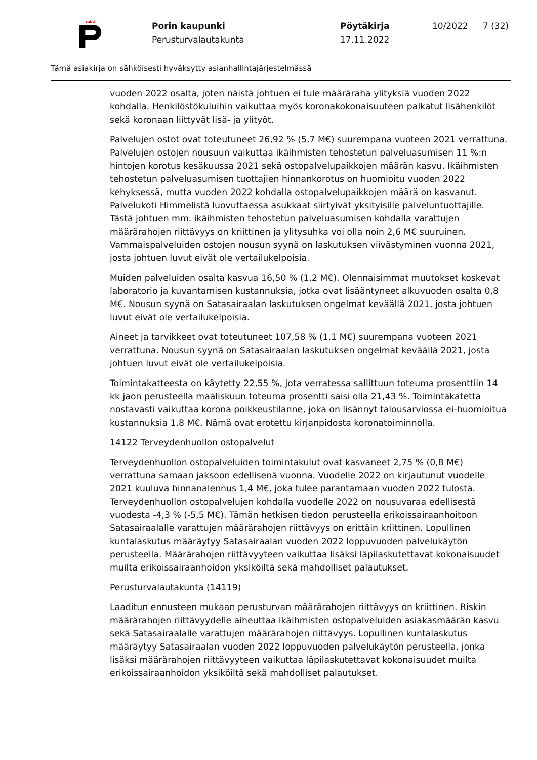Porin kaupunki
Perusturvalautakunta
Pöytäkirja
17.11.2022
10/2022 7 (32)
Tämä asiakirja on sähköisesti hyväksytty asianhallintajärjestelmässä
vuoden 2022 osalta, joten näistä johtuen ei tule määräraha ylityksiä vuoden 2022 kohdalla. Henkilöstökuluihin vaikuttaa myös koronakokonaisuuteen palkatut lisähenkilöt sekä koronaan liittyvät lisä- ja ylityöt.
Palvelujen ostot ovat toteutuneet 26,92 % (5,7 M€) suurempana vuoteen 2021 verrattuna. Palvelujen ostojen nousuun vaikuttaa ikäihmisten tehostetun palveluasumisen 11 %:n hintojen korotus kesäkuussa 2021 sekä ostopalvelupaikkojen määrän kasvu. Ikäihmisten tehostetun palveluasumisen tuottajien hinnankorotus on huomioitu vuoden 2022 kehyksessä, mutta vuoden 2022 kohdalla ostopalvelupaikkojen määrä on kasvanut. Palvelukoti Himmelistä luovuttaessa asukkaat siirtyivät yksityisille palveluntuottajille. Tästä johtuen mm. ikäihmisten tehostetun palveluasumisen kohdalla varattujen määrärahojen riittävyys on kriittinen ja ylitysuhka voi olla noin 2,6 M€ suuruinen. Vammaispalveluiden ostojen nousun syynä on laskutuksen viivästyminen vuonna 2021, josta johtuen luvut eivät ole vertailukelpoisia.
Muiden palveluiden osalta kasvua 16,50 % (1,2 M€). Olennaisimmat muutokset koskevat laboratorio ja kuvantamisen kustannuksia, jotka ovat lisääntyneet alkuvuoden osalta 0,8 M€. Nousun syynä on Satasairaalan laskutuksen ongelmat keväällä 2021, josta johtuen luvut eivät ole vertailukelpoisia.
Aineet ja tarvikkeet ovat toteutuneet 107,58 % (1,1 M€) suurempana vuoteen 2021 verrattuna. Nousun syynä on Satasairaalan laskutuksen ongelmat keväällä 2021, josta johtuen luvut eivät ole vertailukelpoisia.
Toimintakatteesta on käytetty 22,55 %, jota verratessa sallittuun toteuma prosenttiin 14 kk jaon perusteella maaliskuun toteuma prosentti saisi olla 21,43 %. Toimintakatetta nostavasti vaikuttaa korona poikkeustilanne, joka on lisännyt talousarviossa ei-huomioitua kustannuksia 1,8 M€. Nämä ovat erotettu kirjanpidosta koronatoiminnolla.
14122 Terveydenhuollon ostopalvelut
Terveydenhuollon ostopalveluiden toimintakulut ovat kasvaneet 2,75 % (0,8 M€) verrattuna samaan jaksoon edellisenä vuonna. Vuodelle 2022 on kirjautunut vuodelle 2021 kuuluva hinnanalennus 1,4 M€, joka tulee parantamaan vuoden 2022 tulosta. Terveydenhuollon ostopalvelujen kohdalla vuodelle 2022 on nousuvaraa edellisestä vuodesta -4,3 % (-5,5 M€). Tämän hetkisen tiedon perusteella erikoissairaanhoitoon Satasairaalalle varattujen määrärahojen riittävyys on erittäin kriittinen. Lopullinen kuntalaskutus määräytyy Satasairaalan vuoden 2022 loppuvuoden palvelukäytön perusteella. Määrärahojen riittävyyteen vaikuttaa lisäksi läpilaskutettavat kokonaisuudet muilta erikoissairaanhoidon yksiköiltä sekä mahdolliset palautukset.
Perusturvalautakunta (14119)
Laaditun ennusteen mukaan perusturvan määrärahojen riittävyys on kriittinen. Riskin määrärahojen riittävyydelle aiheuttaa ikäihmisten ostopalveluiden asiakasmäärän kasvu sekä Satasairaalalle varattujen määrärahojen riittävyys. Lopullinen kuntalaskutus määräytyy Satasairaalan vuoden 2022 loppuvuoden palvelukäytön perusteella, jonka lisäksi määrärahojen riittävyyteen vaikuttaa läpilaskutettavat kokonaisuudet muilta erikoissairaanhoidon yksiköiltä sekä mahdolliset palautukset.